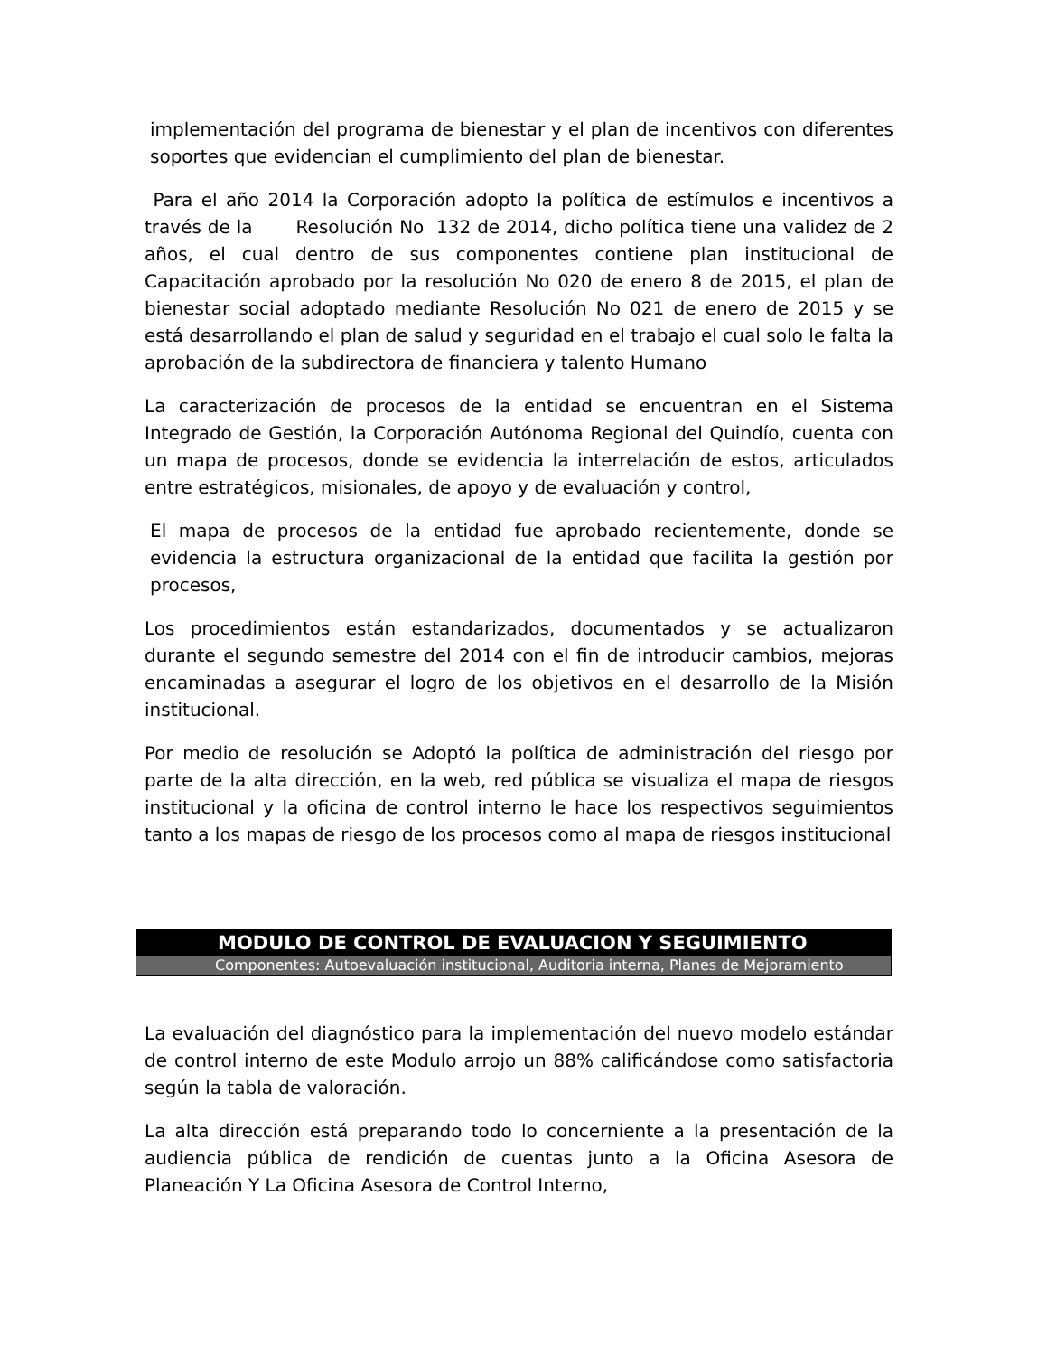implementación del programa de bienestar y el plan de incentivos con diferentes soportes que evidencian el cumplimiento del plan de bienestar.
Para el año 2014 la Corporación adopto la política de estímulos e incentivos a través de la Resolución No 132 de 2014, dicho política tiene una validez de 2 años, el cual dentro de sus componentes contiene plan institucional de Capacitación aprobado por la resolución No 020 de enero 8 de 2015, el plan de bienestar social adoptado mediante Resolución No 021 de enero de 2015 y se está desarrollando el plan de salud y seguridad en el trabajo el cual solo le falta la aprobación de la subdirectora de financiera y talento Humano
La caracterización de procesos de la entidad se encuentran en el Sistema Integrado de Gestión, la Corporación Autónoma Regional del Quindío, cuenta con un mapa de procesos, donde se evidencia la interrelación de estos, articulados entre estratégicos, misionales, de apoyo y de evaluación y control,
El mapa de procesos de la entidad fue aprobado recientemente, donde se evidencia la estructura organizacional de la entidad que facilita la gestión por procesos,
Los procedimientos están estandarizados, documentados y se actualizaron durante el segundo semestre del 2014 con el fin de introducir cambios, mejoras encaminadas a asegurar el logro de los objetivos en el desarrollo de la Misión institucional.
Por medio de resolución se Adoptó la política de administración del riesgo por parte de la alta dirección, en la web, red pública se visualiza el mapa de riesgos institucional y la oficina de control interno le hace los respectivos seguimientos tanto a los mapas de riesgo de los procesos como al mapa de riesgos institucional
MODULO DE CONTROL DE EVALUACION Y SEGUIMIENTO
Componentes: Autoevaluación institucional, Auditoria interna, Planes de Mejoramiento
La evaluación del diagnóstico para la implementación del nuevo modelo estándar de control interno de este Modulo arrojo un 88% calificándose como satisfactoria según la tabla de valoración.
La alta dirección está preparando todo lo concerniente a la presentación de la audiencia pública de rendición de cuentas junto a la Oficina Asesora de Planeación Y La Oficina Asesora de Control Interno,